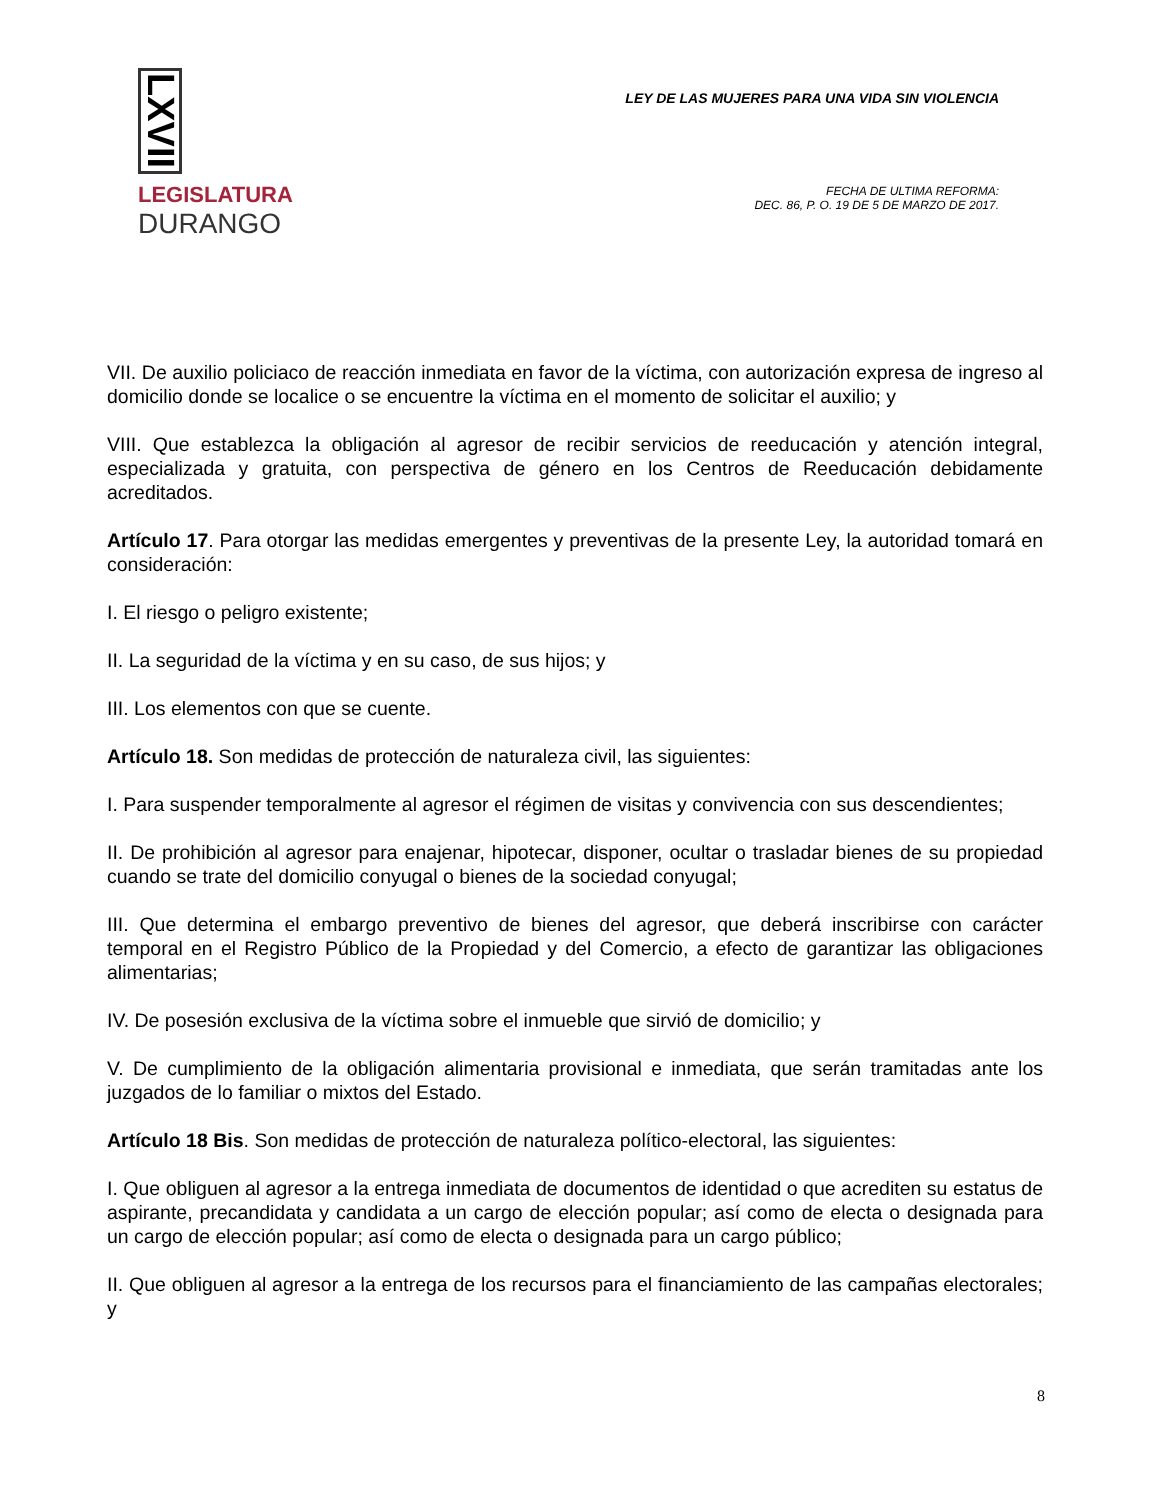LXVII
LEGISLATURA
DURANGO
LEY DE LAS MUJERES PARA UNA VIDA SIN VIOLENCIA
FECHA DE ULTIMA REFORMA:
DEC. 86, P. O. 19 DE 5 DE MARZO DE 2017.
VII. De auxilio policiaco de reacción inmediata en favor de la víctima, con autorización expresa de ingreso al domicilio donde se localice o se encuentre la víctima en el momento de solicitar el auxilio; y
VIII. Que establezca la obligación al agresor de recibir servicios de reeducación y atención integral, especializada y gratuita, con perspectiva de género en los Centros de Reeducación debidamente acreditados.
Artículo 17. Para otorgar las medidas emergentes y preventivas de la presente Ley, la autoridad tomará en consideración:
I. El riesgo o peligro existente;
II. La seguridad de la víctima y en su caso, de sus hijos; y
III. Los elementos con que se cuente.
Artículo 18. Son medidas de protección de naturaleza civil, las siguientes:
I. Para suspender temporalmente al agresor el régimen de visitas y convivencia con sus descendientes;
II. De prohibición al agresor para enajenar, hipotecar, disponer, ocultar o trasladar bienes de su propiedad cuando se trate del domicilio conyugal o bienes de la sociedad conyugal;
III. Que determina el embargo preventivo de bienes del agresor, que deberá inscribirse con carácter temporal en el Registro Público de la Propiedad y del Comercio, a efecto de garantizar las obligaciones alimentarias;
IV. De posesión exclusiva de la víctima sobre el inmueble que sirvió de domicilio; y
V. De cumplimiento de la obligación alimentaria provisional e inmediata, que serán tramitadas ante los juzgados de lo familiar o mixtos del Estado.
Artículo 18 Bis. Son medidas de protección de naturaleza político-electoral, las siguientes:
I. Que obliguen al agresor a la entrega inmediata de documentos de identidad o que acrediten su estatus de aspirante, precandidata y candidata a un cargo de elección popular; así como de electa o designada para un cargo de elección popular; así como de electa o designada para un cargo público;
II. Que obliguen al agresor a la entrega de los recursos para el financiamiento de las campañas electorales; y
8